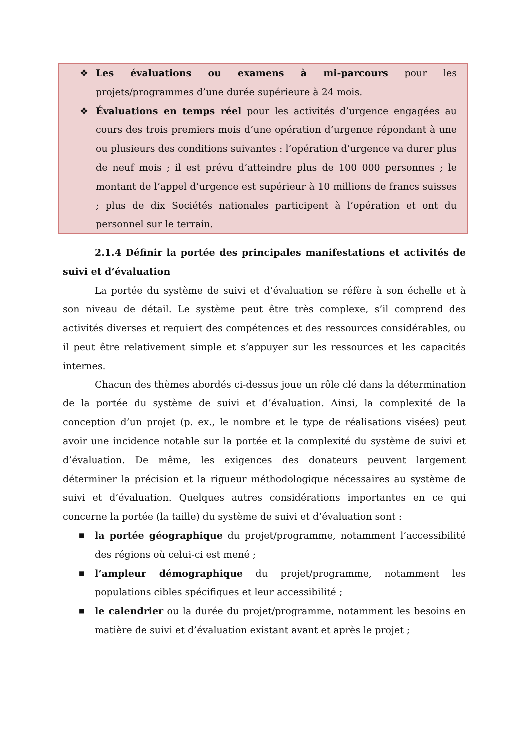❖ Les évaluations ou examens à mi-parcours pour les projets/programmes d’une durée supérieure à 24 mois.
❖ Évaluations en temps réel pour les activités d’urgence engagées au cours des trois premiers mois d’une opération d’urgence répondant à une ou plusieurs des conditions suivantes : l’opération d’urgence va durer plus de neuf mois ; il est prévu d’atteindre plus de 100 000 personnes ; le montant de l’appel d’urgence est supérieur à 10 millions de francs suisses ; plus de dix Sociétés nationales participent à l’opération et ont du personnel sur le terrain.
2.1.4 Définir la portée des principales manifestations et activités de suivi et d’évaluation
La portée du système de suivi et d’évaluation se réfère à son échelle et à son niveau de détail. Le système peut être très complexe, s’il comprend des activités diverses et requiert des compétences et des ressources considérables, ou il peut être relativement simple et s’appuyer sur les ressources et les capacités internes.
Chacun des thèmes abordés ci-dessus joue un rôle clé dans la détermination de la portée du système de suivi et d’évaluation. Ainsi, la complexité de la conception d’un projet (p. ex., le nombre et le type de réalisations visées) peut avoir une incidence notable sur la portée et la complexité du système de suivi et d’évaluation. De même, les exigences des donateurs peuvent largement déterminer la précision et la rigueur méthodologique nécessaires au système de suivi et d’évaluation. Quelques autres considérations importantes en ce qui concerne la portée (la taille) du système de suivi et d’évaluation sont :
■ la portée géographique du projet/programme, notamment l’accessibilité des régions où celui-ci est mené ;
■ l’ampleur démographique du projet/programme, notamment les populations cibles spécifiques et leur accessibilité ;
■ le calendrier ou la durée du projet/programme, notamment les besoins en matière de suivi et d’évaluation existant avant et après le projet ;